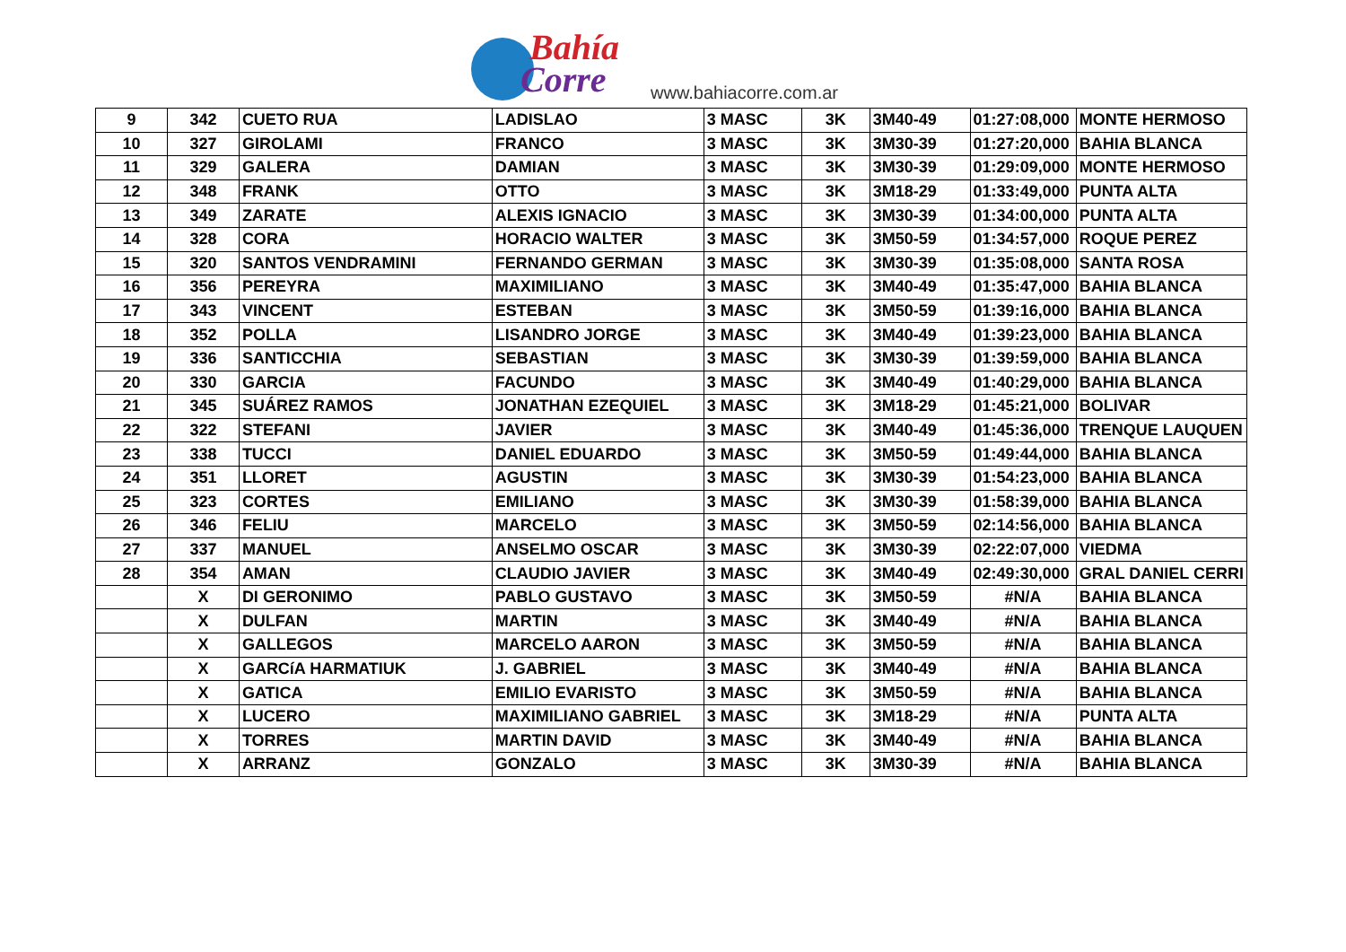Bahía
Corre
www.bahiacorre.com.ar
| 9 | 342 | CUETO RUA | LADISLAO | 3 MASC | 3K | 3M40-49 | 01:27:08,000 | MONTE HERMOSO |
| 10 | 327 | GIROLAMI | FRANCO | 3 MASC | 3K | 3M30-39 | 01:27:20,000 | BAHIA BLANCA |
| 11 | 329 | GALERA | DAMIAN | 3 MASC | 3K | 3M30-39 | 01:29:09,000 | MONTE HERMOSO |
| 12 | 348 | FRANK | OTTO | 3 MASC | 3K | 3M18-29 | 01:33:49,000 | PUNTA ALTA |
| 13 | 349 | ZARATE | ALEXIS IGNACIO | 3 MASC | 3K | 3M30-39 | 01:34:00,000 | PUNTA ALTA |
| 14 | 328 | CORA | HORACIO WALTER | 3 MASC | 3K | 3M50-59 | 01:34:57,000 | ROQUE PEREZ |
| 15 | 320 | SANTOS VENDRAMINI | FERNANDO GERMAN | 3 MASC | 3K | 3M30-39 | 01:35:08,000 | SANTA ROSA |
| 16 | 356 | PEREYRA | MAXIMILIANO | 3 MASC | 3K | 3M40-49 | 01:35:47,000 | BAHIA BLANCA |
| 17 | 343 | VINCENT | ESTEBAN | 3 MASC | 3K | 3M50-59 | 01:39:16,000 | BAHIA BLANCA |
| 18 | 352 | POLLA | LISANDRO JORGE | 3 MASC | 3K | 3M40-49 | 01:39:23,000 | BAHIA BLANCA |
| 19 | 336 | SANTICCHIA | SEBASTIAN | 3 MASC | 3K | 3M30-39 | 01:39:59,000 | BAHIA BLANCA |
| 20 | 330 | GARCIA | FACUNDO | 3 MASC | 3K | 3M40-49 | 01:40:29,000 | BAHIA BLANCA |
| 21 | 345 | SUÁREZ RAMOS | JONATHAN EZEQUIEL | 3 MASC | 3K | 3M18-29 | 01:45:21,000 | BOLIVAR |
| 22 | 322 | STEFANI | JAVIER | 3 MASC | 3K | 3M40-49 | 01:45:36,000 | TRENQUE LAUQUEN |
| 23 | 338 | TUCCI | DANIEL EDUARDO | 3 MASC | 3K | 3M50-59 | 01:49:44,000 | BAHIA BLANCA |
| 24 | 351 | LLORET | AGUSTIN | 3 MASC | 3K | 3M30-39 | 01:54:23,000 | BAHIA BLANCA |
| 25 | 323 | CORTES | EMILIANO | 3 MASC | 3K | 3M30-39 | 01:58:39,000 | BAHIA BLANCA |
| 26 | 346 | FELIU | MARCELO | 3 MASC | 3K | 3M50-59 | 02:14:56,000 | BAHIA BLANCA |
| 27 | 337 | MANUEL | ANSELMO OSCAR | 3 MASC | 3K | 3M30-39 | 02:22:07,000 | VIEDMA |
| 28 | 354 | AMAN | CLAUDIO JAVIER | 3 MASC | 3K | 3M40-49 | 02:49:30,000 | GRAL DANIEL CERRI |
| | X | DI GERONIMO | PABLO GUSTAVO | 3 MASC | 3K | 3M50-59 | #N/A | BAHIA BLANCA |
| | X | DULFAN | MARTIN | 3 MASC | 3K | 3M40-49 | #N/A | BAHIA BLANCA |
| | X | GALLEGOS | MARCELO AARON | 3 MASC | 3K | 3M50-59 | #N/A | BAHIA BLANCA |
| | X | GARCíA HARMATIUK | J. GABRIEL | 3 MASC | 3K | 3M40-49 | #N/A | BAHIA BLANCA |
| | X | GATICA | EMILIO EVARISTO | 3 MASC | 3K | 3M50-59 | #N/A | BAHIA BLANCA |
| | X | LUCERO | MAXIMILIANO GABRIEL | 3 MASC | 3K | 3M18-29 | #N/A | PUNTA ALTA |
| | X | TORRES | MARTIN DAVID | 3 MASC | 3K | 3M40-49 | #N/A | BAHIA BLANCA |
| | X | ARRANZ | GONZALO | 3 MASC | 3K | 3M30-39 | #N/A | BAHIA BLANCA |